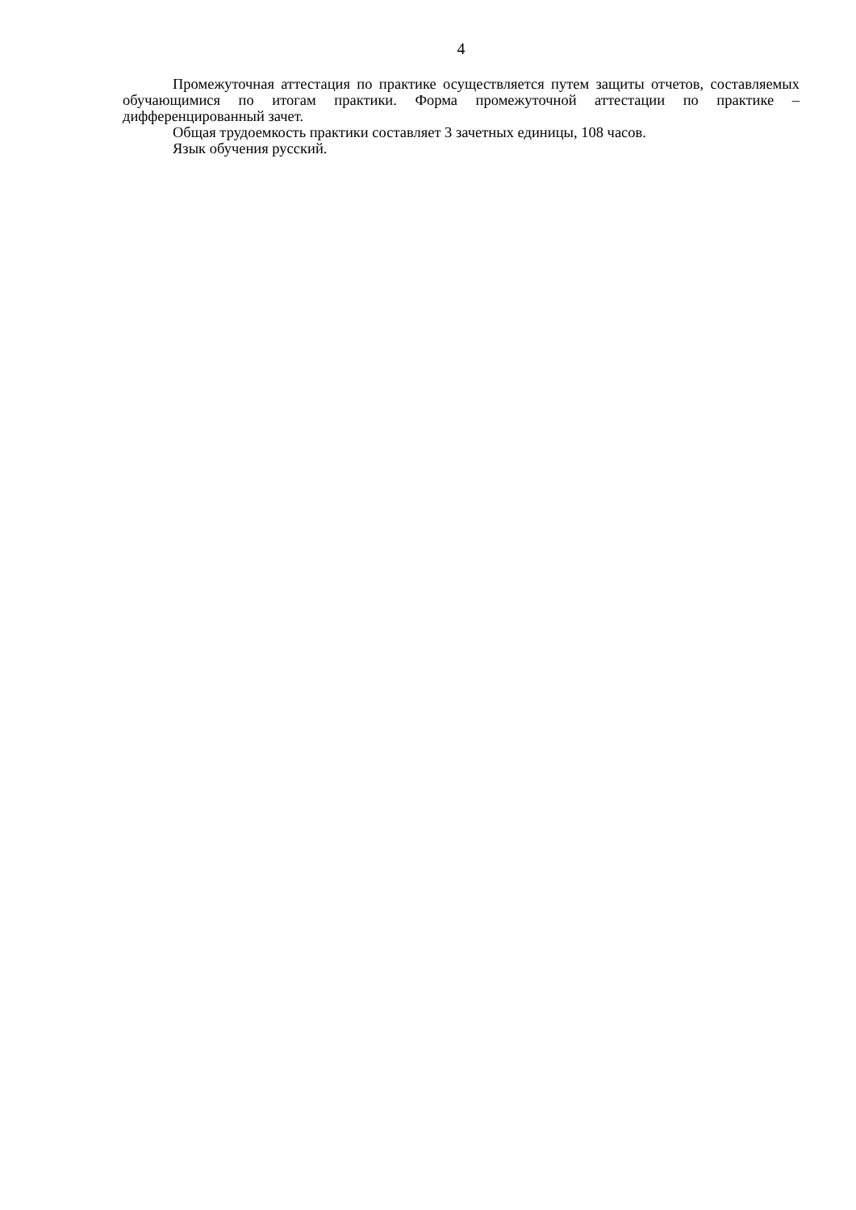4
Промежуточная аттестация по практике осуществляется путем защиты отчетов, составляемых обучающимися по итогам практики. Форма промежуточной аттестации по практике – дифференцированный зачет.
Общая трудоемкость практики составляет 3 зачетных единицы, 108 часов.
Язык обучения русский.